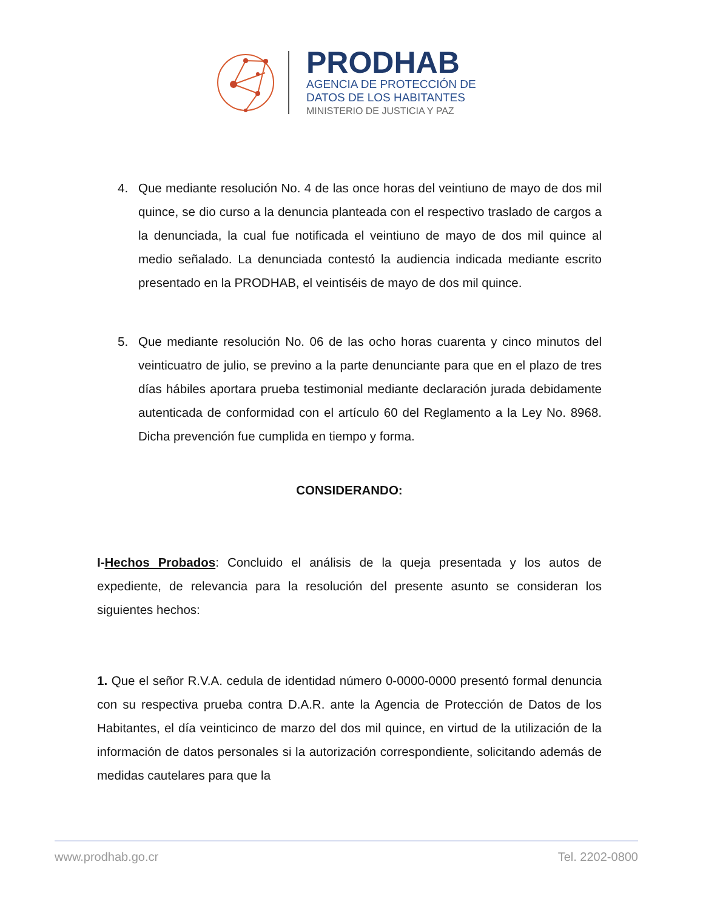PRODHAB
AGENCIA DE PROTECCIÓN DE
DATOS DE LOS HABITANTES
MINISTERIO DE JUSTICIA Y PAZ
4. Que mediante resolución No. 4 de las once horas del veintiuno de mayo de dos mil quince, se dio curso a la denuncia planteada con el respectivo traslado de cargos a la denunciada, la cual fue notificada el veintiuno de mayo de dos mil quince al medio señalado. La denunciada contestó la audiencia indicada mediante escrito presentado en la PRODHAB, el veintiséis de mayo de dos mil quince.
5. Que mediante resolución No. 06 de las ocho horas cuarenta y cinco minutos del veinticuatro de julio, se previno a la parte denunciante para que en el plazo de tres días hábiles aportara prueba testimonial mediante declaración jurada debidamente autenticada de conformidad con el artículo 60 del Reglamento a la Ley No. 8968. Dicha prevención fue cumplida en tiempo y forma.
CONSIDERANDO:
I-Hechos Probados: Concluido el análisis de la queja presentada y los autos de expediente, de relevancia para la resolución del presente asunto se consideran los siguientes hechos:
1. Que el señor R.V.A. cedula de identidad número 0-0000-0000 presentó formal denuncia con su respectiva prueba contra D.A.R. ante la Agencia de Protección de Datos de los Habitantes, el día veinticinco de marzo del dos mil quince, en virtud de la utilización de la información de datos personales si la autorización correspondiente, solicitando además de medidas cautelares para que la
www.prodhab.go.cr Tel. 2202-0800